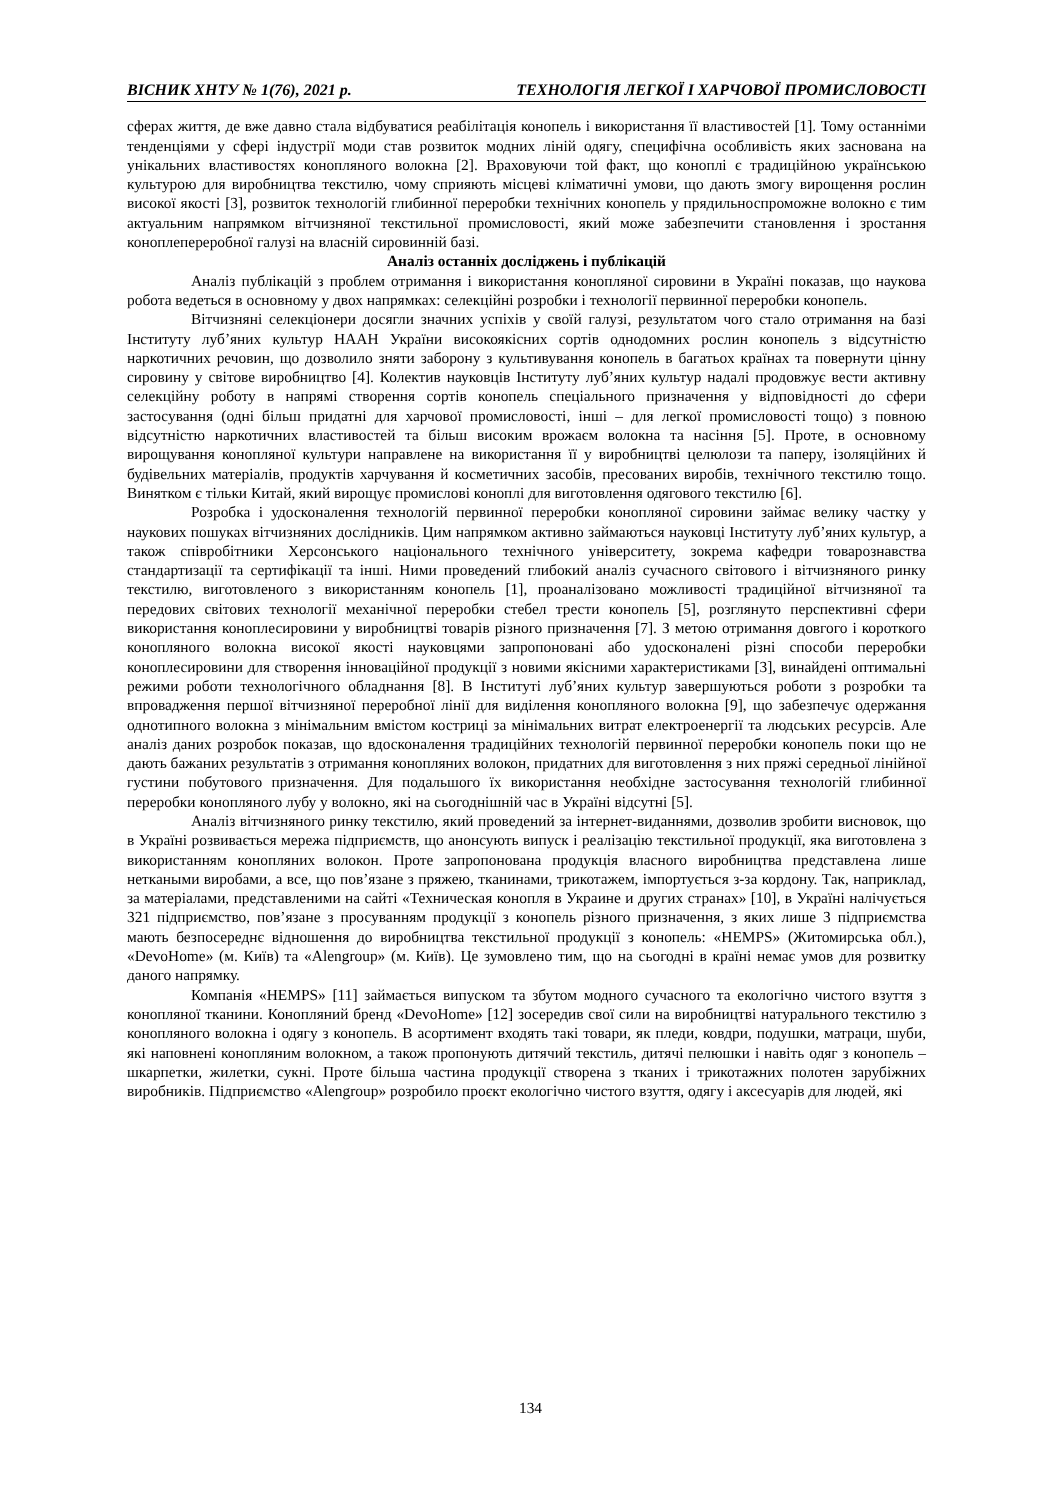ВІСНИК ХНТУ № 1(76), 2021 р. ТЕХНОЛОГІЯ ЛЕГКОЇ І ХАРЧОВОЇ ПРОМИСЛОВОСТІ
сферах життя, де вже давно стала відбуватися реабілітація конопель і використання її властивостей [1]. Тому останніми тенденціями у сфері індустрії моди став розвиток модних ліній одягу, специфічна особливість яких заснована на унікальних властивостях конопляного волокна [2]. Враховуючи той факт, що коноплі є традиційною українською культурою для виробництва текстилю, чому сприяють місцеві кліматичні умови, що дають змогу вирощення рослин високої якості [3], розвиток технологій глибинної переробки технічних конопель у прядильноспроможне волокно є тим актуальним напрямком вітчизняної текстильної промисловості, який може забезпечити становлення і зростання коноплепереробної галузі на власній сировинній базі.
Аналіз останніх досліджень і публікацій
Аналіз публікацій з проблем отримання і використання конопляної сировини в Україні показав, що наукова робота ведеться в основному у двох напрямках: селекційні розробки і технології первинної переробки конопель.
Вітчизняні селекціонери досягли значних успіхів у своїй галузі, результатом чого стало отримання на базі Інституту луб’яних культур НААН України високоякісних сортів однодомних рослин конопель з відсутністю наркотичних речовин, що дозволило зняти заборону з культивування конопель в багатьох країнах та повернути цінну сировину у світове виробництво [4]. Колектив науковців Інституту луб’яних культур надалі продовжує вести активну селекційну роботу в напрямі створення сортів конопель спеціального призначення у відповідності до сфери застосування (одні більш придатні для харчової промисловості, інші – для легкої промисловості тощо) з повною відсутністю наркотичних властивостей та більш високим врожаєм волокна та насіння [5]. Проте, в основному вирощування конопляної культури направлене на використання її у виробництві целюлози та паперу, ізоляційних й будівельних матеріалів, продуктів харчування й косметичних засобів, пресованих виробів, технічного текстилю тощо. Винятком є тільки Китай, який вирощує промислові коноплі для виготовлення одягового текстилю [6].
Розробка і удосконалення технологій первинної переробки конопляної сировини займає велику частку у наукових пошуках вітчизняних дослідників. Цим напрямком активно займаються науковці Інституту луб’яних культур, а також співробітники Херсонського національного технічного університету, зокрема кафедри товарознавства стандартизації та сертифікації та інші. Ними проведений глибокий аналіз сучасного світового і вітчизняного ринку текстилю, виготовленого з використанням конопель [1], проаналізовано можливості традиційної вітчизняної та передових світових технології механічної переробки стебел трести конопель [5], розглянуто перспективні сфери використання коноплесировини у виробництві товарів різного призначення [7]. З метою отримання довгого і короткого конопляного волокна високої якості науковцями запропоновані або удосконалені різні способи переробки коноплесировини для створення інноваційної продукції з новими якісними характеристиками [3], винайдені оптимальні режими роботи технологічного обладнання [8]. В Інституті луб’яних культур завершуються роботи з розробки та впровадження першої вітчизняної переробної лінії для виділення конопляного волокна [9], що забезпечує одержання однотипного волокна з мінімальним вмістом костриці за мінімальних витрат електроенергії та людських ресурсів. Але аналіз даних розробок показав, що вдосконалення традиційних технологій первинної переробки конопель поки що не дають бажаних результатів з отримання конопляних волокон, придатних для виготовлення з них пряжі середньої лінійної густини побутового призначення. Для подальшого їх використання необхідне застосування технологій глибинної переробки конопляного лубу у волокно, які на сьогоднішній час в Україні відсутні [5].
Аналіз вітчизняного ринку текстилю, який проведений за інтернет-виданнями, дозволив зробити висновок, що в Україні розвивається мережа підприємств, що анонсують випуск і реалізацію текстильної продукції, яка виготовлена з використанням конопляних волокон. Проте запропонована продукція власного виробництва представлена лише неткаными виробами, а все, що пов’язане з пряжею, тканинами, трикотажем, імпортується з-за кордону. Так, наприклад, за матеріалами, представленими на сайті «Техническая конопля в Украине и других странах» [10], в Україні налічується 321 підприємство, пов’язане з просуванням продукції з конопель різного призначення, з яких лише 3 підприємства мають безпосереднє відношення до виробництва текстильної продукції з конопель: «HEMPS» (Житомирська обл.), «DevoHome» (м. Київ) та «Alengroup» (м. Київ). Це зумовлено тим, що на сьогодні в країні немає умов для розвитку даного напрямку.
Компанія «HEMPS» [11] займається випуском та збутом модного сучасного та екологічно чистого взуття з конопляної тканини. Конопляний бренд «DevoHome» [12] зосередив свої сили на виробництві натурального текстилю з конопляного волокна і одягу з конопель. В асортимент входять такі товари, як пледи, ковдри, подушки, матраци, шуби, які наповнені конопляним волокном, а також пропонують дитячий текстиль, дитячі пелюшки і навіть одяг з конопель – шкарпетки, жилетки, сукні. Проте більша частина продукції створена з тканих і трикотажних полотен зарубіжних виробників. Підприємство «Alengroup» розробило проєкт екологічно чистого взуття, одягу і аксесуарів для людей, які
134